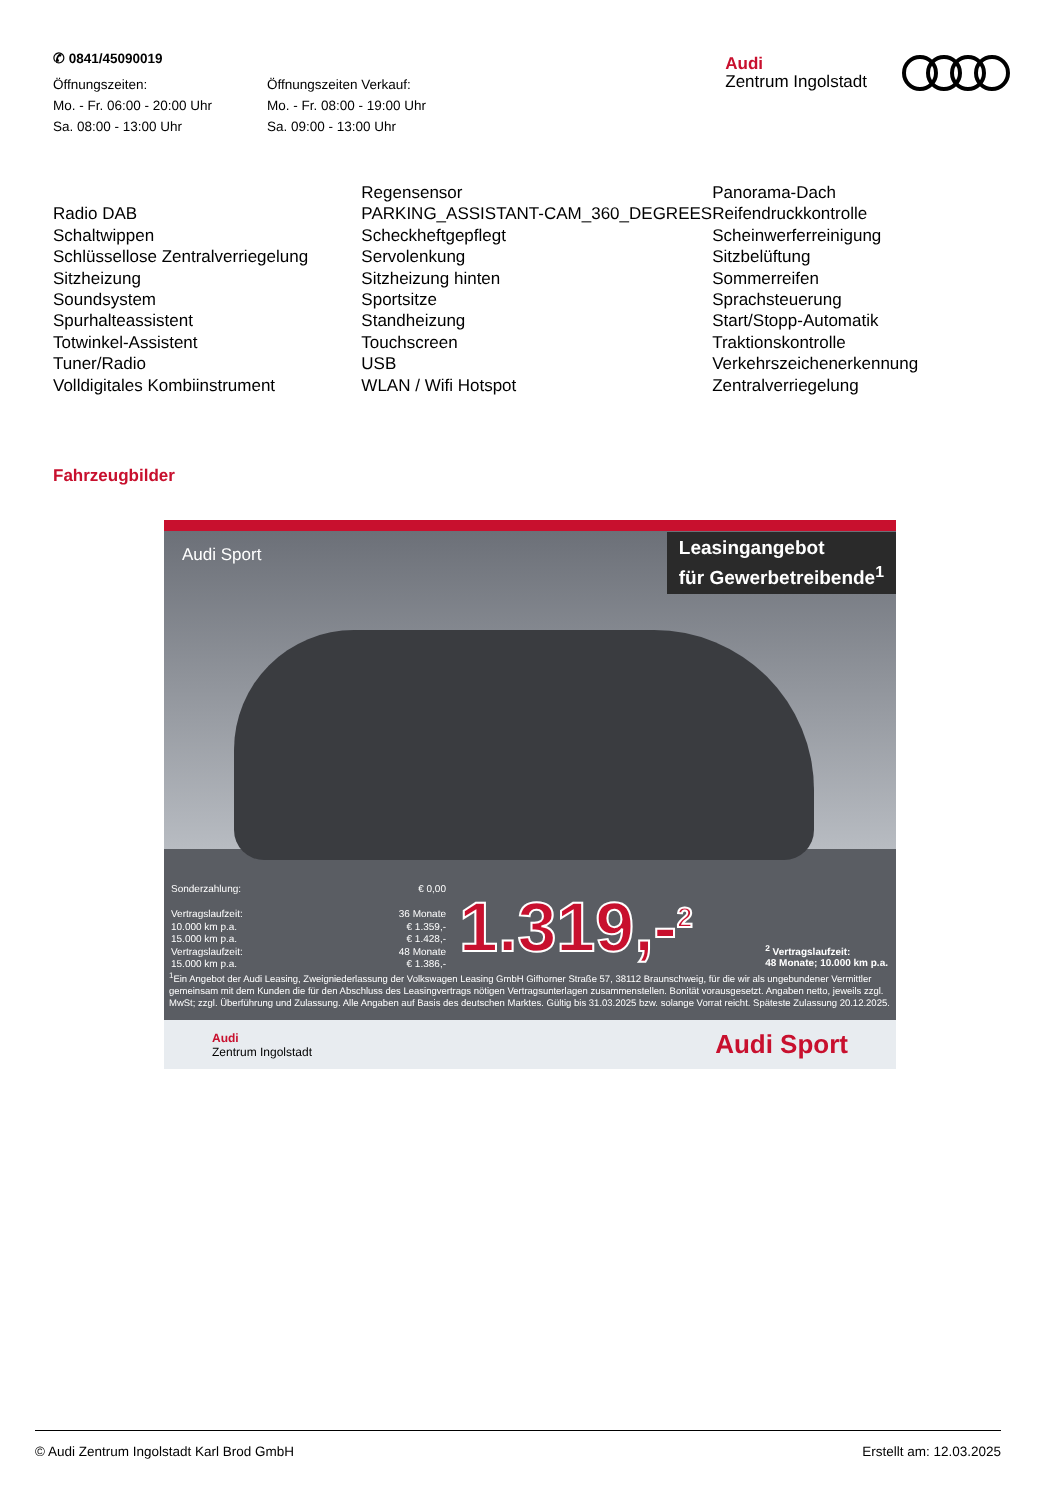✆ 0841/45090019
Öffnungszeiten:
Mo. - Fr. 06:00 - 20:00 Uhr
Sa. 08:00 - 13:00 Uhr
Öffnungszeiten Verkauf:
Mo. - Fr. 08:00 - 19:00 Uhr
Sa. 09:00 - 13:00 Uhr
Audi
Zentrum Ingolstadt
| | Regensensor | Panorama-Dach |
| Radio DAB | PARKING_ASSISTANT-CAM_360_DEGREES | Reifendruckkontrolle |
| Schaltwippen | Scheckheftgepflegt | Scheinwerferreinigung |
| Schlüssellose Zentralverriegelung | Servolenkung | Sitzbelüftung |
| Sitzheizung | Sitzheizung hinten | Sommerreifen |
| Soundsystem | Sportsitze | Sprachsteuerung |
| Spurhalteassistent | Standheizung | Start/Stopp-Automatik |
| Totwinkel-Assistent | Touchscreen | Traktionskontrolle |
| Tuner/Radio | USB | Verkehrszeichenerkennung |
| Volldigitales Kombiinstrument | WLAN / Wifi Hotspot | Zentralverriegelung |
Fahrzeugbilder
Audi Sport
Leasingangebot
für Gewerbetreibende<sup>1</sup>
Sonderzahlung: € 0,00
Vertragslaufzeit: 36 Monate
10.000 km p.a. € 1.359,-
15.000 km p.a. € 1.428,-
Vertragslaufzeit: 48 Monate
15.000 km p.a. € 1.386,-
1.319,-<sup>2</sup>
<sup>2</sup> Vertragslaufzeit:
48 Monate; 10.000 km p.a.
<sup>1</sup> Ein Angebot der Audi Leasing, Zweigniederlassung der Volkswagen Leasing GmbH Gifhorner Straße 57, 38112 Braunschweig, für die wir als ungebundener Vermittler gemeinsam mit dem Kunden die für den Abschluss des Leasingvertrags nötigen Vertragsunterlagen zusammenstellen. Bonität vorausgesetzt. Angaben netto, jeweils zzgl. MwSt; zzgl. Überführung und Zulassung. Alle Angaben auf Basis des deutschen Marktes. Gültig bis 31.03.2025 bzw. solange Vorrat reicht. Späteste Zulassung 20.12.2025.
Audi
Zentrum Ingolstadt Audi Sport
© Audi Zentrum Ingolstadt Karl Brod GmbH Erstellt am: 12.03.2025